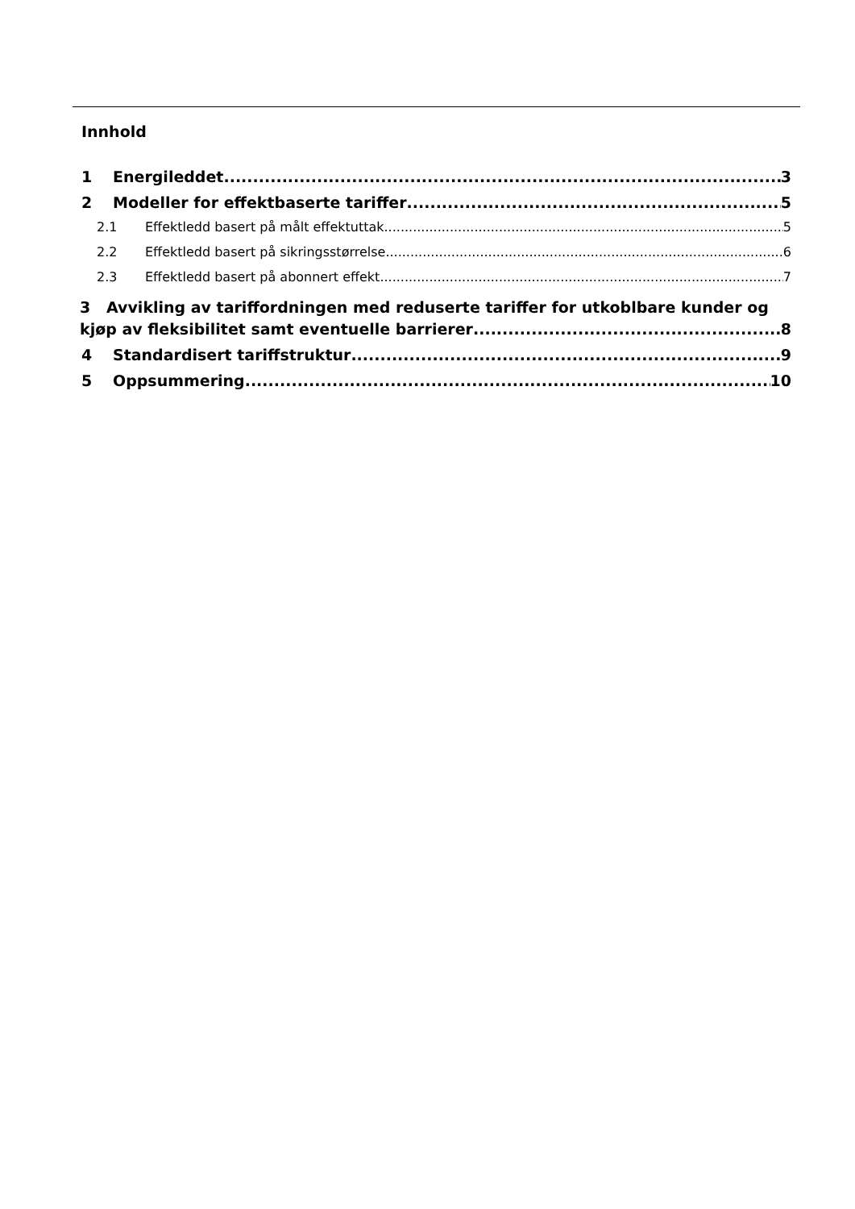Innhold
1 Energileddet 3
2 Modeller for effektbaserte tariffer 5
2.1 Effektledd basert på målt effektuttak 5
2.2 Effektledd basert på sikringsstørrelse 6
2.3 Effektledd basert på abonnert effekt 7
3 Avvikling av tariffordningen med reduserte tariffer for utkoblbare kunder og
kjøp av fleksibilitet samt eventuelle barrierer 8
4 Standardisert tariffstruktur 9
5 Oppsummering 10